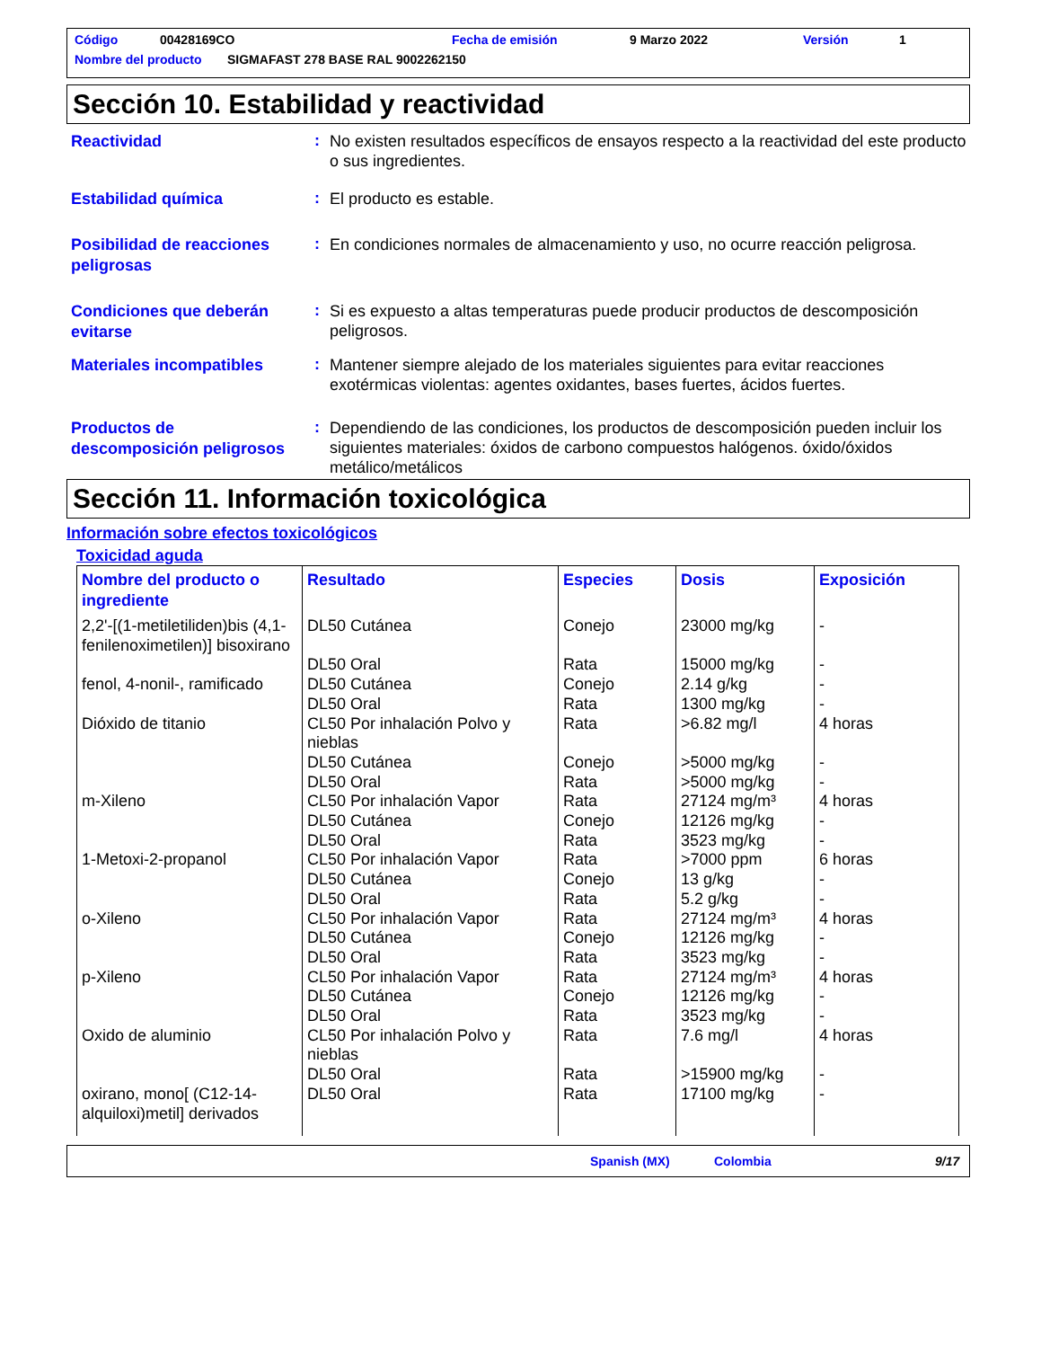Código 00428169CO Fecha de emisión 9 Marzo 2022 Versión 1
Nombre del producto SIGMAFAST 278 BASE RAL 9002262150
Sección 10. Estabilidad y reactividad
Reactividad
:
No existen resultados específicos de ensayos respecto a la reactividad del este producto o sus ingredientes.
Estabilidad química
:
El producto es estable.
Posibilidad de reacciones peligrosas
:
En condiciones normales de almacenamiento y uso, no ocurre reacción peligrosa.
Condiciones que deberán evitarse
:
Si es expuesto a altas temperaturas puede producir productos de descomposición peligrosos.
Materiales incompatibles
:
Mantener siempre alejado de los materiales siguientes para evitar reacciones exotérmicas violentas: agentes oxidantes, bases fuertes, ácidos fuertes.
Productos de descomposición peligrosos
:
Dependiendo de las condiciones, los productos de descomposición pueden incluir los siguientes materiales: óxidos de carbono compuestos halógenos. óxido/óxidos metálico/metálicos
Sección 11. Información toxicológica
Información sobre efectos toxicológicos
Toxicidad aguda
| Nombre del producto o ingrediente | Resultado | Especies | Dosis | Exposición |
| --- | --- | --- | --- | --- |
| 2,2'-[(1-metiletiliden)bis (4,1-fenilenoximetilen)] bisoxirano | DL50 Cutánea | Conejo | 23000 mg/kg | - |
| | DL50 Oral | Rata | 15000 mg/kg | - |
| fenol, 4-nonil-, ramificado | DL50 Cutánea | Conejo | 2.14 g/kg | - |
| | DL50 Oral | Rata | 1300 mg/kg | - |
| Dióxido de titanio | CL50 Por inhalación Polvo y nieblas | Rata | >6.82 mg/l | 4 horas |
| | DL50 Cutánea | Conejo | >5000 mg/kg | - |
| | DL50 Oral | Rata | >5000 mg/kg | - |
| m-Xileno | CL50 Por inhalación Vapor | Rata | 27124 mg/m³ | 4 horas |
| | DL50 Cutánea | Conejo | 12126 mg/kg | - |
| | DL50 Oral | Rata | 3523 mg/kg | - |
| 1-Metoxi-2-propanol | CL50 Por inhalación Vapor | Rata | >7000 ppm | 6 horas |
| | DL50 Cutánea | Conejo | 13 g/kg | - |
| | DL50 Oral | Rata | 5.2 g/kg | - |
| o-Xileno | CL50 Por inhalación Vapor | Rata | 27124 mg/m³ | 4 horas |
| | DL50 Cutánea | Conejo | 12126 mg/kg | - |
| | DL50 Oral | Rata | 3523 mg/kg | - |
| p-Xileno | CL50 Por inhalación Vapor | Rata | 27124 mg/m³ | 4 horas |
| | DL50 Cutánea | Conejo | 12126 mg/kg | - |
| | DL50 Oral | Rata | 3523 mg/kg | - |
| Oxido de aluminio | CL50 Por inhalación Polvo y nieblas | Rata | 7.6 mg/l | 4 horas |
| | DL50 Oral | Rata | >15900 mg/kg | - |
| oxirano, mono[ (C12-14-alquiloxi)metil] derivados | DL50 Oral | Rata | 17100 mg/kg | - |
Spanish (MX) Colombia 9/17